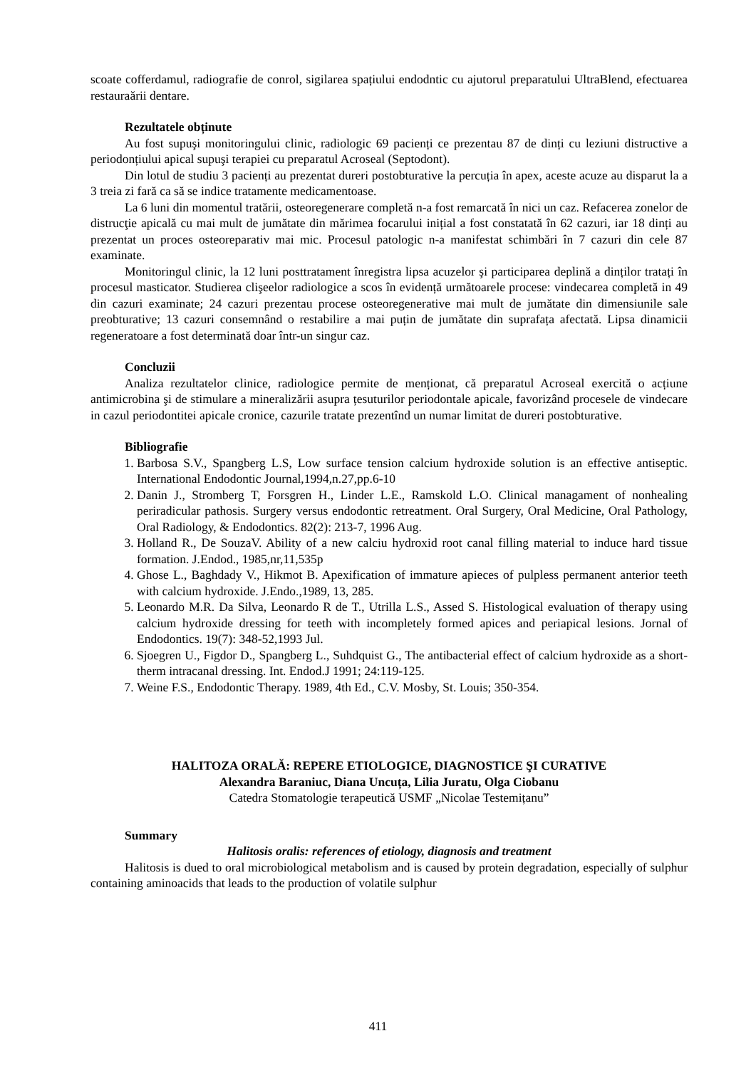scoate cofferdamul, radiografie de conrol, sigilarea spațiului endodntic cu ajutorul preparatului UltraBlend, efectuarea restauraării dentare.
Rezultatele obținute
Au fost supuşi monitoringului clinic, radiologic 69 pacienți ce prezentau 87 de dinți cu leziuni distructive a periodonțiului apical supuşi terapiei cu preparatul Acroseal (Septodont).
Din lotul de studiu 3 pacienți au prezentat dureri postobturative la percuția în apex, aceste acuze au disparut la a 3 treia zi fară ca să se indice tratamente medicamentoase.
La 6 luni din momentul tratării, osteoregenerare completă n-a fost remarcată în nici un caz. Refacerea zonelor de distrucţie apicală cu mai mult de jumătate din mărimea focarului inițial a fost constatată în 62 cazuri, iar 18 dinți au prezentat un proces osteoreparativ mai mic. Procesul patologic n-a manifestat schimbări în 7 cazuri din cele 87 examinate.
Monitoringul clinic, la 12 luni posttratament înregistra lipsa acuzelor şi participarea deplină a dinților tratați în procesul masticator. Studierea clişeelor radiologice a scos în evidență următoarele procese: vindecarea completă in 49 din cazuri examinate; 24 cazuri prezentau procese osteoregenerative mai mult de jumătate din dimensiunile sale preobturative; 13 cazuri consemnând o restabilire a mai puțin de jumătate din suprafața afectată. Lipsa dinamicii regeneratoare a fost determinată doar într-un singur caz.
Concluzii
Analiza rezultatelor clinice, radiologice permite de menționat, că preparatul Acroseal exercită o acțiune antimicrobina şi de stimulare a mineralizării asupra țesuturilor periodontale apicale, favorizând procesele de vindecare in cazul periodontitei apicale cronice, cazurile tratate prezentînd un numar limitat de dureri postobturative.
Bibliografie
1. Barbosa S.V., Spangberg L.S, Low surface tension calcium hydroxide solution is an effective antiseptic. International Endodontic Journal,1994,n.27,pp.6-10
2. Danin J., Stromberg T, Forsgren H., Linder L.E., Ramskold L.O. Clinical managament of nonhealing periradicular pathosis. Surgery versus endodontic retreatment. Oral Surgery, Oral Medicine, Oral Pathology, Oral Radiology, & Endodontics. 82(2): 213-7, 1996 Aug.
3. Holland R., De SouzaV. Ability of a new calciu hydroxid root canal filling material to induce hard tissue formation. J.Endod., 1985,nr,11,535p
4. Ghose L., Baghdady V., Hikmot B. Apexification of immature apieces of pulpless permanent anterior teeth with calcium hydroxide. J.Endo.,1989, 13, 285.
5. Leonardo M.R. Da Silva, Leonardo R de T., Utrilla L.S., Assed S. Histological evaluation of therapy using calcium hydroxide dressing for teeth with incompletely formed apices and periapical lesions. Jornal of Endodontics. 19(7): 348-52,1993 Jul.
6. Sjoegren U., Figdor D., Spangberg L., Suhdquist G., The antibacterial effect of calcium hydroxide as a short- therm intracanal dressing. Int. Endod.J 1991; 24:119-125.
7. Weine F.S., Endodontic Therapy. 1989, 4th Ed., C.V. Mosby, St. Louis; 350-354.
HALITOZA ORALĂ: REPERE ETIOLOGICE, DIAGNOSTICE ŞI CURATIVE
Alexandra Baraniuc, Diana Uncuța, Lilia Juratu, Olga Ciobanu
Catedra Stomatologie terapeutică USMF „Nicolae Testemițanu”
Summary
Halitosis oralis: references of etiology, diagnosis and treatment
Halitosis is dued to oral microbiological metabolism and is caused by protein degradation, especially of sulphur containing aminoacids that leads to the production of volatile sulphur
411